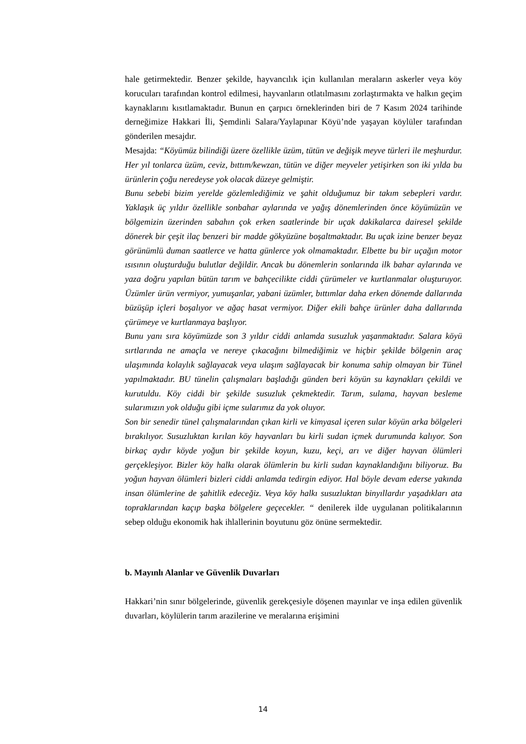hale getirmektedir. Benzer şekilde, hayvancılık için kullanılan meraların askerler veya köy korucuları tarafından kontrol edilmesi, hayvanların otlatılmasını zorlaştırmakta ve halkın geçim kaynaklarını kısıtlamaktadır. Bunun en çarpıcı örneklerinden biri de 7 Kasım 2024 tarihinde derneğimize Hakkari İli, Şemdinli Salara/Yaylapınar Köyü’nde yaşayan köylüler tarafından gönderilen mesajdır.
Mesajda: “Köyümüz bilindiği üzere özellikle üzüm, tütün ve değişik meyve türleri ile meşhurdur. Her yıl tonlarca üzüm, ceviz, bıttım/kewzan, tütün ve diğer meyveler yetişirken son iki yılda bu ürünlerin çoğu neredeyse yok olacak düzeye gelmiştir.
Bunu sebebi bizim yerelde gözlemlediğimiz ve şahit olduğumuz bir takım sebepleri vardır. Yaklaşık üç yıldır özellikle sonbahar aylarında ve yağış dönemlerinden önce köyümüzün ve bölgemizin üzerinden sabahın çok erken saatlerinde bir uçak dakikalarca dairesel şekilde dönerek bir çeşit ilaç benzeri bir madde gökyüzüne boşaltmaktadır. Bu uçak izine benzer beyaz görünümlü duman saatlerce ve hatta günlerce yok olmamaktadır. Elbette bu bir uçağın motor ısısının oluşturduğu bulutlar değildir. Ancak bu dönemlerin sonlarında ilk bahar aylarında ve yaza doğru yapılan bütün tarım ve bahçecilikte ciddi çürümeler ve kurtlanmalar oluşturuyor. Üzümler ürün vermiyor, yumuşanlar, yabani üzümler, bıttımlar daha erken dönemde dallarında büzüşüp içleri boşalıyor ve ağaç hasat vermiyor. Diğer ekili bahçe ürünler daha dallarında çürümeye ve kurtlanmaya başlıyor.
Bunu yanı sıra köyümüzde son 3 yıldır ciddi anlamda susuzluk yaşanmaktadır. Salara köyü sırtlarında ne amaçla ve nereye çıkacağını bilmediğimiz ve hiçbir şekilde bölgenin araç ulaşımında kolaylık sağlayacak veya ulaşım sağlayacak bir konuma sahip olmayan bir Tünel yapılmaktadır. BU tünelin çalışmaları başladığı günden beri köyün su kaynakları çekildi ve kurutuldu. Köy ciddi bir şekilde susuzluk çekmektedir. Tarım, sulama, hayvan besleme sularımızın yok olduğu gibi içme sularımız da yok oluyor.
Son bir senedir tünel çalışmalarından çıkan kirli ve kimyasal içeren sular köyün arka bölgeleri bırakılıyor. Susuzluktan kırılan köy hayvanları bu kirli sudan içmek durumunda kalıyor. Son birkaç aydır köyde yoğun bir şekilde koyun, kuzu, keçi, arı ve diğer hayvan ölümleri gerçekleşiyor. Bizler köy halkı olarak ölümlerin bu kirli sudan kaynaklandığını biliyoruz. Bu yoğun hayvan ölümleri bizleri ciddi anlamda tedirgin ediyor. Hal böyle devam ederse yakında insan ölümlerine de şahitlik edeceğiz. Veya köy halkı susuzluktan binyıllardır yaşadıkları ata topraklarından kaçıp başka bölgelere geçecekler. “ denilerek ilde uygulanan politikalarının sebep olduğu ekonomik hak ihlallerinin boyutunu göz önüne sermektedir.
b. Mayınlı Alanlar ve Güvenlik Duvarları
Hakkari’nin sınır bölgelerinde, güvenlik gerekçesiyle döşenen mayınlar ve inşa edilen güvenlik duvarları, köylülerin tarım arazilerine ve meralarına erişimini
14